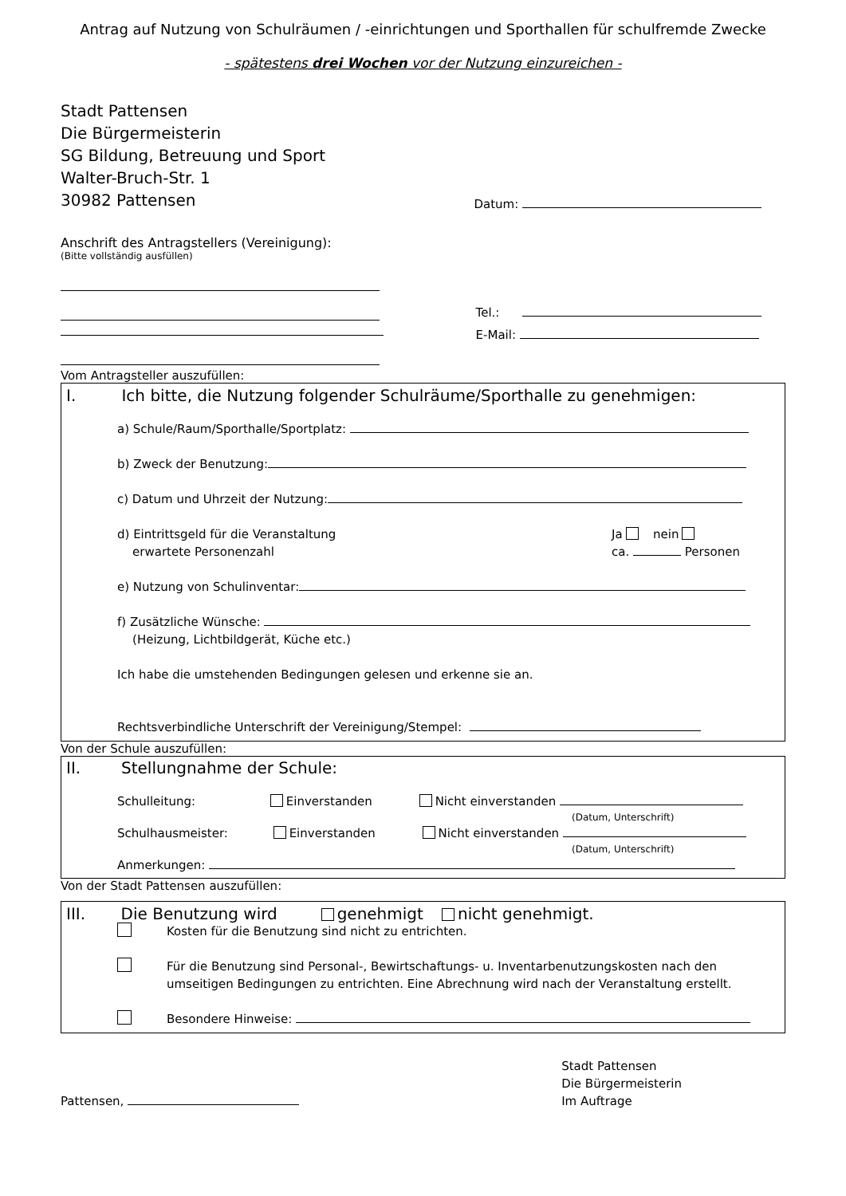Antrag auf Nutzung von Schulräumen / -einrichtungen und Sporthallen für schulfremde Zwecke
- spätestens drei Wochen vor der Nutzung einzureichen -
Stadt Pattensen
Die Bürgermeisterin
SG Bildung, Betreuung und Sport
Walter-Bruch-Str. 1
30982 Pattensen
Datum:
Anschrift des Antragstellers (Vereinigung):
(Bitte vollständig ausfüllen)
Tel.:
E-Mail:
Vom Antragsteller auszufüllen:
I. Ich bitte, die Nutzung folgender Schulräume/Sporthalle zu genehmigen:
a) Schule/Raum/Sporthalle/Sportplatz:
b) Zweck der Benutzung:
c) Datum und Uhrzeit der Nutzung:
d) Eintrittsgeld für die Veranstaltung
erwartete Personenzahl
Ja nein
ca. Personen
e) Nutzung von Schulinventar:
f) Zusätzliche Wünsche:
(Heizung, Lichtbildgerät, Küche etc.)
Ich habe die umstehenden Bedingungen gelesen und erkenne sie an.
Rechtsverbindliche Unterschrift der Vereinigung/Stempel:
Von der Schule auszufüllen:
II. Stellungnahme der Schule:
Schulleitung: Einverstanden Nicht einverstanden
(Datum, Unterschrift)
Schulhausmeister: Einverstanden Nicht einverstanden
(Datum, Unterschrift)
Anmerkungen:
Von der Stadt Pattensen auszufüllen:
III. Die Benutzung wird genehmigt nicht genehmigt.
Kosten für die Benutzung sind nicht zu entrichten.
Für die Benutzung sind Personal-, Bewirtschaftungs- u. Inventarbenutzungskosten nach den umseitigen Bedingungen zu entrichten. Eine Abrechnung wird nach der Veranstaltung erstellt.
Besondere Hinweise:
Pattensen,
Stadt Pattensen
Die Bürgermeisterin
Im Auftrage